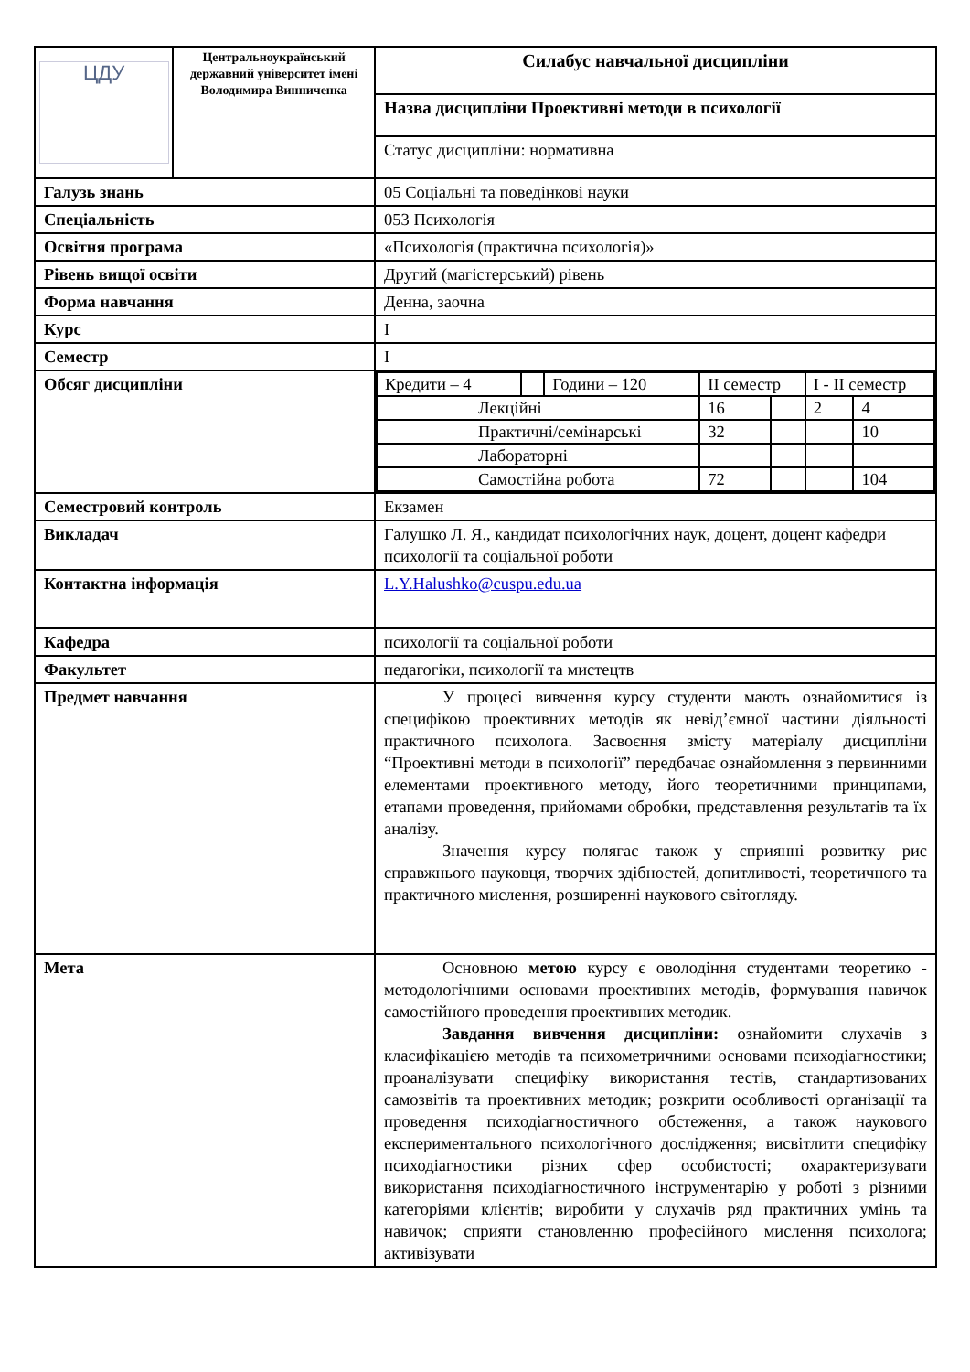| ЦДУ | Центральноукраїнський державний університет імені Володимира Винниченка | Силабус навчальної дисципліни |
| | | Назва дисципліни Проективні методи в психології |
| | | Статус дисципліни: нормативна |
| Галузь знань | | 05 Соціальні та поведінкові науки |
| Спеціальність | | 053 Психологія |
| Освітня програма | | «Психологія (практична психологія)» |
| Рівень вищої освіти | | Другий (магістерський) рівень |
| Форма навчання | | Денна, заочна |
| Курс | | I |
| Семестр | | I |
| Обсяг дисципліни | | / Кредити – 4 / / Години – 120 / II семестр / / I - II семестр / / / Лекційні / / / 16 / / 2 / 4 / / Практичні/семінарські / / / 32 / / / 10 / / Лабораторні / / / / / / / / Самостійна робота / / / 72 / / / 104 / |
| Семестровий контроль | | Екзамен |
| Викладач | | Галушко Л. Я., кандидат психологічних наук, доцент, доцент кафедри психології та соціальної роботи |
| Контактна інформація | | L.Y.Halushko@cuspu.edu.ua |
| Кафедра | | психології та соціальної роботи |
| Факультет | | педагогіки, психології та мистецтв |
| Предмет навчання | | У процесі вивчення курсу студенти мають ознайомитися із специфікою проективних методів як невід’ємної частини діяльності практичного психолога. Засвоєння змісту матеріалу дисципліни “Проективні методи в психології” передбачає ознайомлення з первинними елементами проективного методу, його теоретичними принципами, етапами проведення, прийомами обробки, представлення результатів та їх аналізу. Значення курсу полягає також у сприянні розвитку рис справжнього науковця, творчих здібностей, допитливості, теоретичного та практичного мислення, розширенні наукового світогляду. |
| Мета | | Основною метою курсу є оволодіння студентами теоретико - методологічними основами проективних методів, формування навичок самостійного проведення проективних методик. Завдання вивчення дисципліни: ознайомити слухачів з класифікацією методів та психометричними основами психодіагностики; проаналізувати специфіку використання тестів, стандартизованих самозвітів та проективних методик; розкрити особливості організації та проведення психодіагностичного обстеження, а також наукового експериментального психологічного дослідження; висвітлити специфіку психодіагностики різних сфер особистості; охарактеризувати використання психодіагностичного інструментарію у роботі з різними категоріями клієнтів; виробити у слухачів ряд практичних умінь та навичок; сприяти становленню професійного мислення психолога; активізувати |